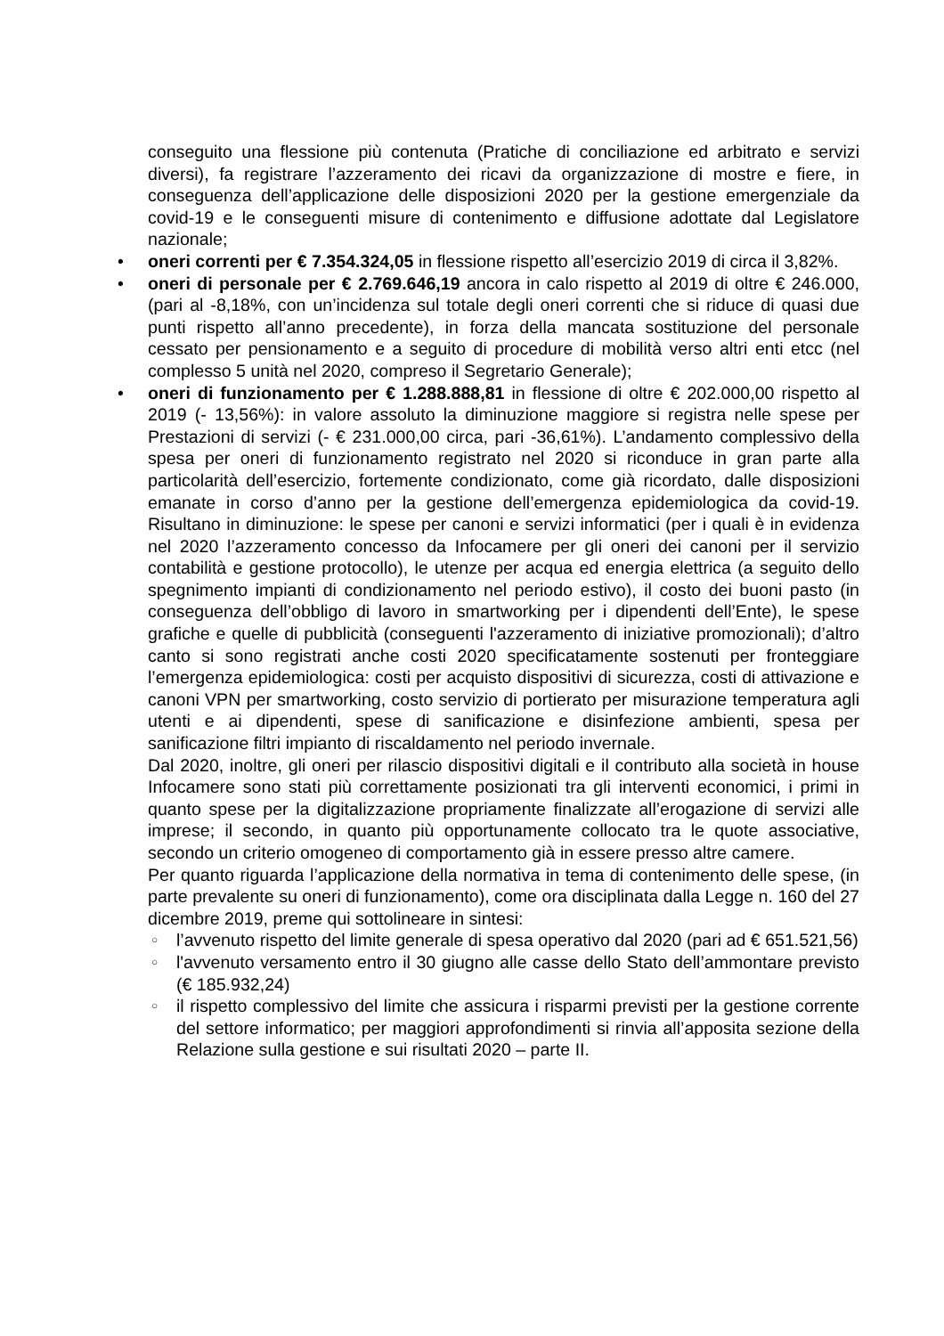conseguito una flessione più contenuta (Pratiche di conciliazione ed arbitrato e servizi diversi), fa registrare l’azzeramento dei ricavi da organizzazione di mostre e fiere, in conseguenza dell’applicazione delle disposizioni 2020 per la gestione emergenziale da covid-19 e le conseguenti misure di contenimento e diffusione adottate dal Legislatore nazionale;
• oneri correnti per € 7.354.324,05 in flessione rispetto all’esercizio 2019 di circa il 3,82%.
• oneri di personale per € 2.769.646,19 ancora in calo rispetto al 2019 di oltre € 246.000, (pari al -8,18%, con un’incidenza sul totale degli oneri correnti che si riduce di quasi due punti rispetto all’anno precedente), in forza della mancata sostituzione del personale cessato per pensionamento e a seguito di procedure di mobilità verso altri enti etcc (nel complesso 5 unità nel 2020, compreso il Segretario Generale);
• oneri di funzionamento per € 1.288.888,81 in flessione di oltre € 202.000,00 rispetto al 2019 (- 13,56%): in valore assoluto la diminuzione maggiore si registra nelle spese per Prestazioni di servizi (- € 231.000,00 circa, pari -36,61%). L’andamento complessivo della spesa per oneri di funzionamento registrato nel 2020 si riconduce in gran parte alla particolarità dell’esercizio, fortemente condizionato, come già ricordato, dalle disposizioni emanate in corso d’anno per la gestione dell’emergenza epidemiologica da covid-19. Risultano in diminuzione: le spese per canoni e servizi informatici (per i quali è in evidenza nel 2020 l’azzeramento concesso da Infocamere per gli oneri dei canoni per il servizio contabilità e gestione protocollo), le utenze per acqua ed energia elettrica (a seguito dello spegnimento impianti di condizionamento nel periodo estivo), il costo dei buoni pasto (in conseguenza dell’obbligo di lavoro in smartworking per i dipendenti dell’Ente), le spese grafiche e quelle di pubblicità (conseguenti l'azzeramento di iniziative promozionali); d’altro canto si sono registrati anche costi 2020 specificatamente sostenuti per fronteggiare l’emergenza epidemiologica: costi per acquisto dispositivi di sicurezza, costi di attivazione e canoni VPN per smartworking, costo servizio di portierato per misurazione temperatura agli utenti e ai dipendenti, spese di sanificazione e disinfezione ambienti, spesa per sanificazione filtri impianto di riscaldamento nel periodo invernale.
Dal 2020, inoltre, gli oneri per rilascio dispositivi digitali e il contributo alla società in house Infocamere sono stati più correttamente posizionati tra gli interventi economici, i primi in quanto spese per la digitalizzazione propriamente finalizzate all’erogazione di servizi alle imprese; il secondo, in quanto più opportunamente collocato tra le quote associative, secondo un criterio omogeneo di comportamento già in essere presso altre camere.
Per quanto riguarda l’applicazione della normativa in tema di contenimento delle spese, (in parte prevalente su oneri di funzionamento), come ora disciplinata dalla Legge n. 160 del 27 dicembre 2019, preme qui sottolineare in sintesi:
○
l’avvenuto rispetto del limite generale di spesa operativo dal 2020 (pari ad € 651.521,56)
○
l'avvenuto versamento entro il 30 giugno alle casse dello Stato dell’ammontare previsto (€ 185.932,24)
○
il rispetto complessivo del limite che assicura i risparmi previsti per la gestione corrente del settore informatico; per maggiori approfondimenti si rinvia all’apposita sezione della Relazione sulla gestione e sui risultati 2020 – parte II.